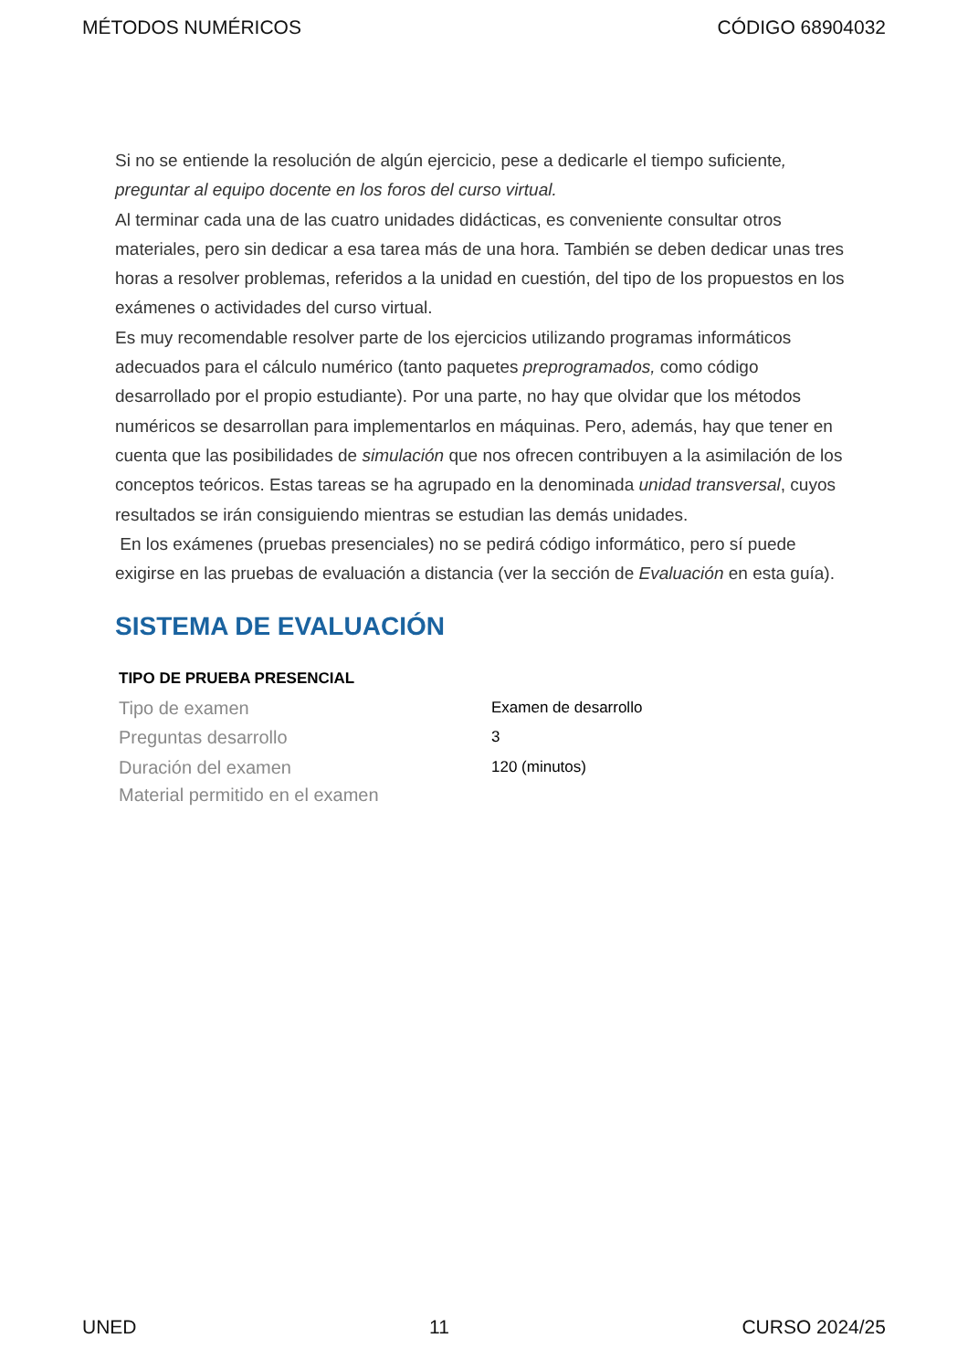MÉTODOS NUMÉRICOS CÓDIGO 68904032
Si no se entiende la resolución de algún ejercicio, pese a dedicarle el tiempo suficiente, preguntar al equipo docente en los foros del curso virtual.
Al terminar cada una de las cuatro unidades didácticas, es conveniente consultar otros materiales, pero sin dedicar a esa tarea más de una hora. También se deben dedicar unas tres horas a resolver problemas, referidos a la unidad en cuestión, del tipo de los propuestos en los exámenes o actividades del curso virtual.
Es muy recomendable resolver parte de los ejercicios utilizando programas informáticos adecuados para el cálculo numérico (tanto paquetes preprogramados, como código desarrollado por el propio estudiante). Por una parte, no hay que olvidar que los métodos numéricos se desarrollan para implementarlos en máquinas. Pero, además, hay que tener en cuenta que las posibilidades de simulación que nos ofrecen contribuyen a la asimilación de los conceptos teóricos. Estas tareas se ha agrupado en la denominada unidad transversal, cuyos resultados se irán consiguiendo mientras se estudian las demás unidades.
En los exámenes (pruebas presenciales) no se pedirá código informático, pero sí puede exigirse en las pruebas de evaluación a distancia (ver la sección de Evaluación en esta guía).
SISTEMA DE EVALUACIÓN
| TIPO DE PRUEBA PRESENCIAL | |
| --- | --- |
| Tipo de examen | Examen de desarrollo |
| Preguntas desarrollo | 3 |
| Duración del examen | 120 (minutos) |
| Material permitido en el examen | |
UNED 11 CURSO 2024/25